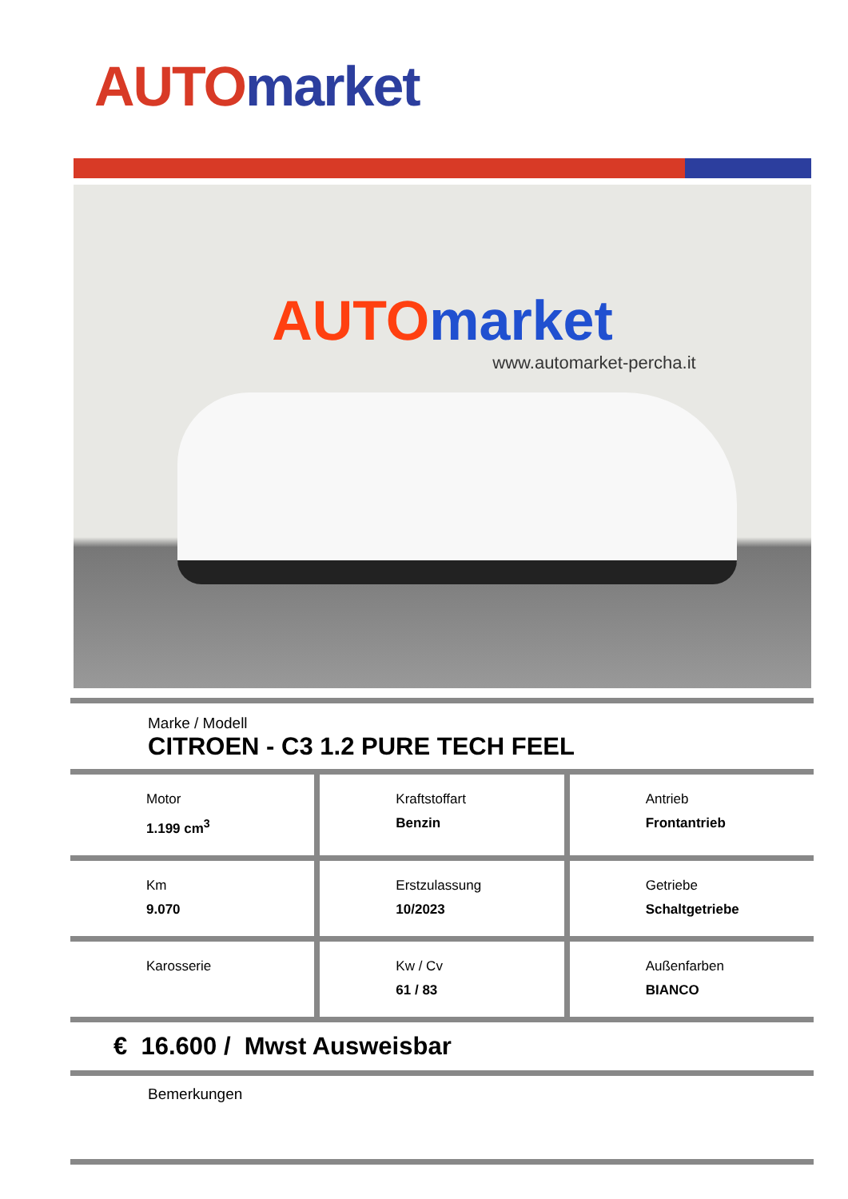AUTO market
AUTO market
www.automarket-percha.it
Marke / Modell
CITROEN - C3 1.2 PURE TECH FEEL
Motor
1.199 cm<sup>3</sup>
Kraftstoffart
Benzin
Antrieb
Frontantrieb
Km
9.070
Erstzulassung
10/2023
Getriebe
Schaltgetriebe
Karosserie
Kw / Cv
61 / 83
Außenfarben
BIANCO
€ 16.600 / Mwst Ausweisbar
Bemerkungen